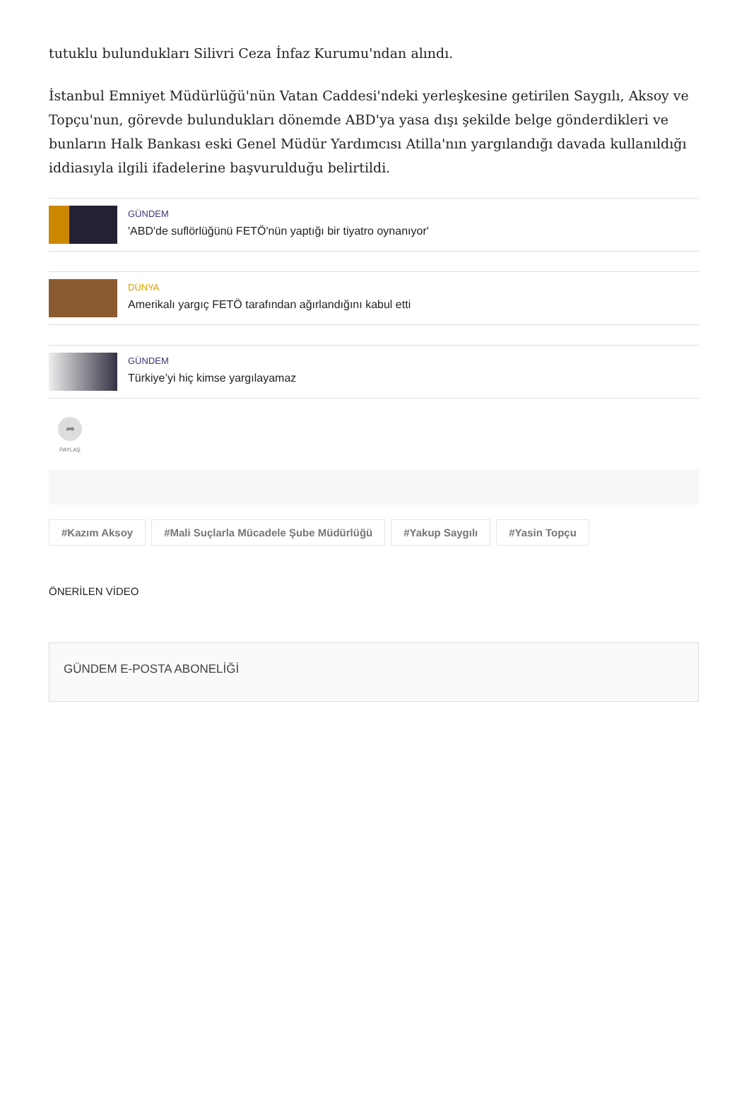tutuklu bulundukları Silivri Ceza İnfaz Kurumu'ndan alındı.
İstanbul Emniyet Müdürlüğü'nün Vatan Caddesi'ndeki yerleşkesine getirilen Saygılı, Aksoy ve Topçu'nun, görevde bulundukları dönemde ABD'ya yasa dışı şekilde belge gönderdikleri ve bunların Halk Bankası eski Genel Müdür Yardımcısı Atilla'nın yargılandığı davada kullanıldığı iddiasıyla ilgili ifadelerine başvurulduğu belirtildi.
GÜNDEM
'ABD'de suflörlüğünü FETÖ'nün yaptığı bir tiyatro oynanıyor'
DÜNYA
Amerikalı yargıç FETÖ tarafından ağırlandığını kabul etti
GÜNDEM
Türkiye’yi hiç kimse yargılayamaz
➦
PAYLAŞ
#Kazım Aksoy #Mali Suçlarla Mücadele Şube Müdürlüğü #Yakup Saygılı #Yasin Topçu
ÖNERİLEN VİDEO
GÜNDEM E-POSTA ABONELİĞİ